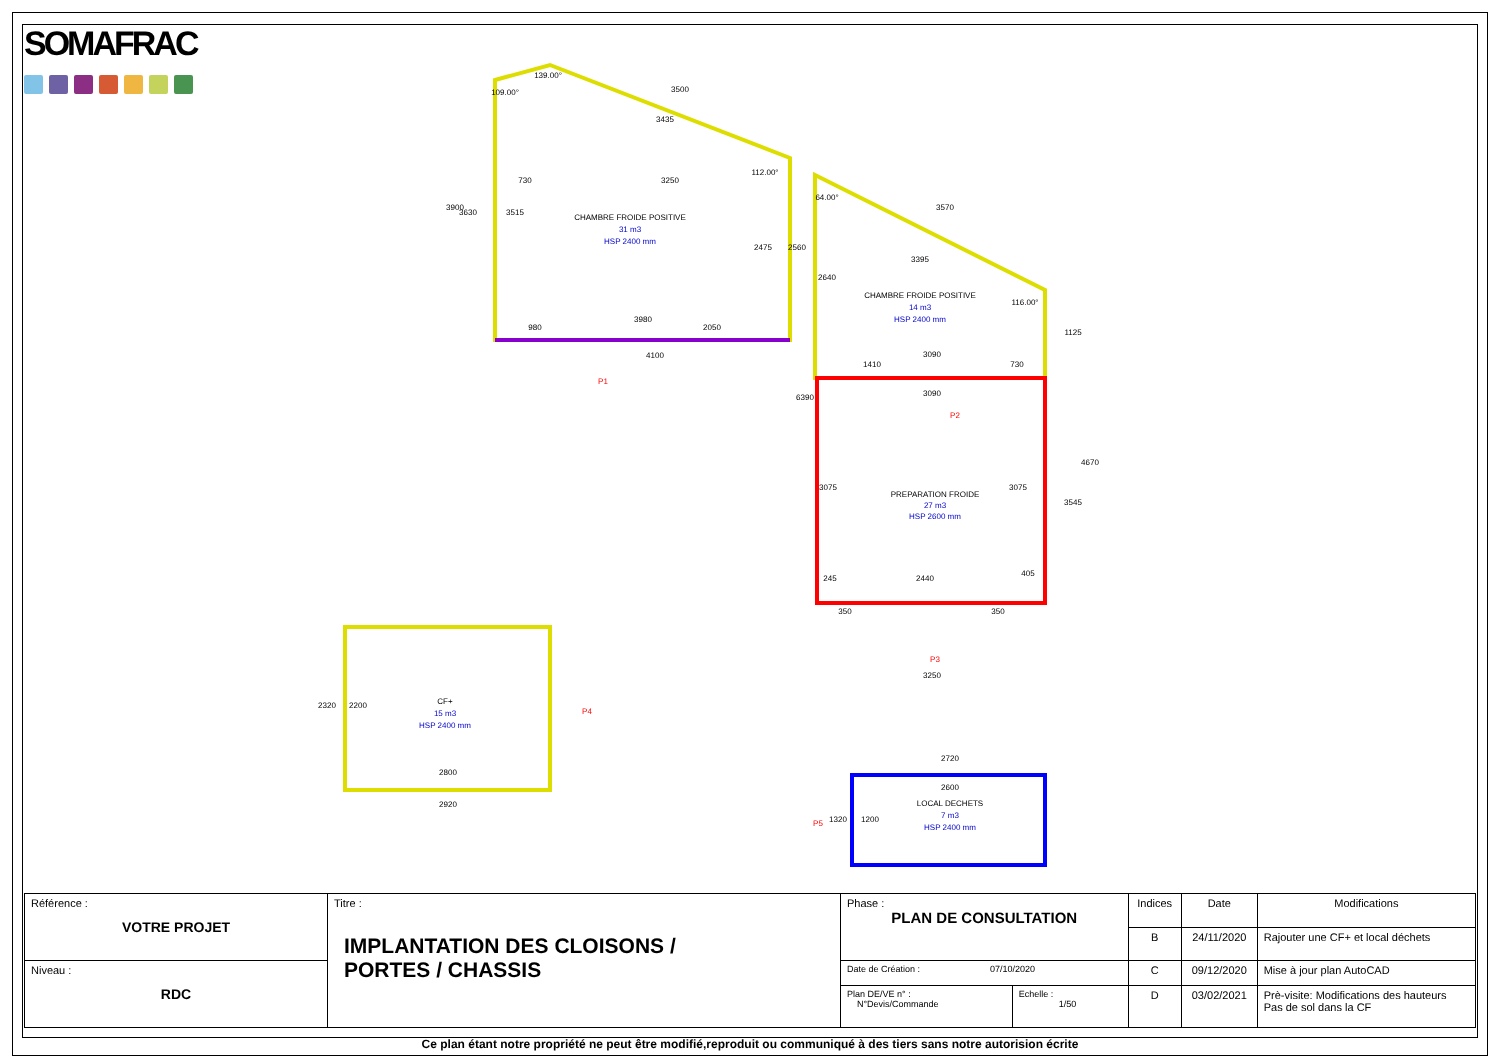SOMAFRAC
CHAMBRE FROIDE POSITIVE
31 m3
HSP 2400 mm
CHAMBRE FROIDE POSITIVE
14 m3
HSP 2400 mm
PREPARATION FROIDE
27 m3
HSP 2600 mm
CF+
15 m3
HSP 2400 mm
LOCAL DECHETS
7 m3
HSP 2400 mm
P1
P2
P3
P4
P5
139.00°
3500
3435
730
3250
3980
980
2050
4100
3570
3395
3090
1410
730
3090
2440
245
405
3250
2800
2920
2720
2600
3900
3630
3515
2475
2560
2640
6390
3075
3075
1125
3545
4670
2320
2200
1320
1200
350
350
109.00°
112.00°
64.00°
116.00°
| Référence : VOTRE PROJET | Titre : IMPLANTATION DES CLOISONS / PORTES / CHASSIS | Phase : PLAN DE CONSULTATION | | Indices | Date | Modifications |
| | | | | B | 24/11/2020 | Rajouter une CF+ et local déchets |
| Niveau : RDC | | Date de Création : 07/10/2020 | | C | 09/12/2020 | Mise à jour plan AutoCAD |
| | | Plan DE/VE n° : N°Devis/Commande | Echelle : 1/50 | D | 03/02/2021 | Prè-visite: Modifications des hauteurs Pas de sol dans la CF |
Ce plan étant notre propriété ne peut être modifié,reproduit ou communiqué à des tiers sans notre autorision écrite